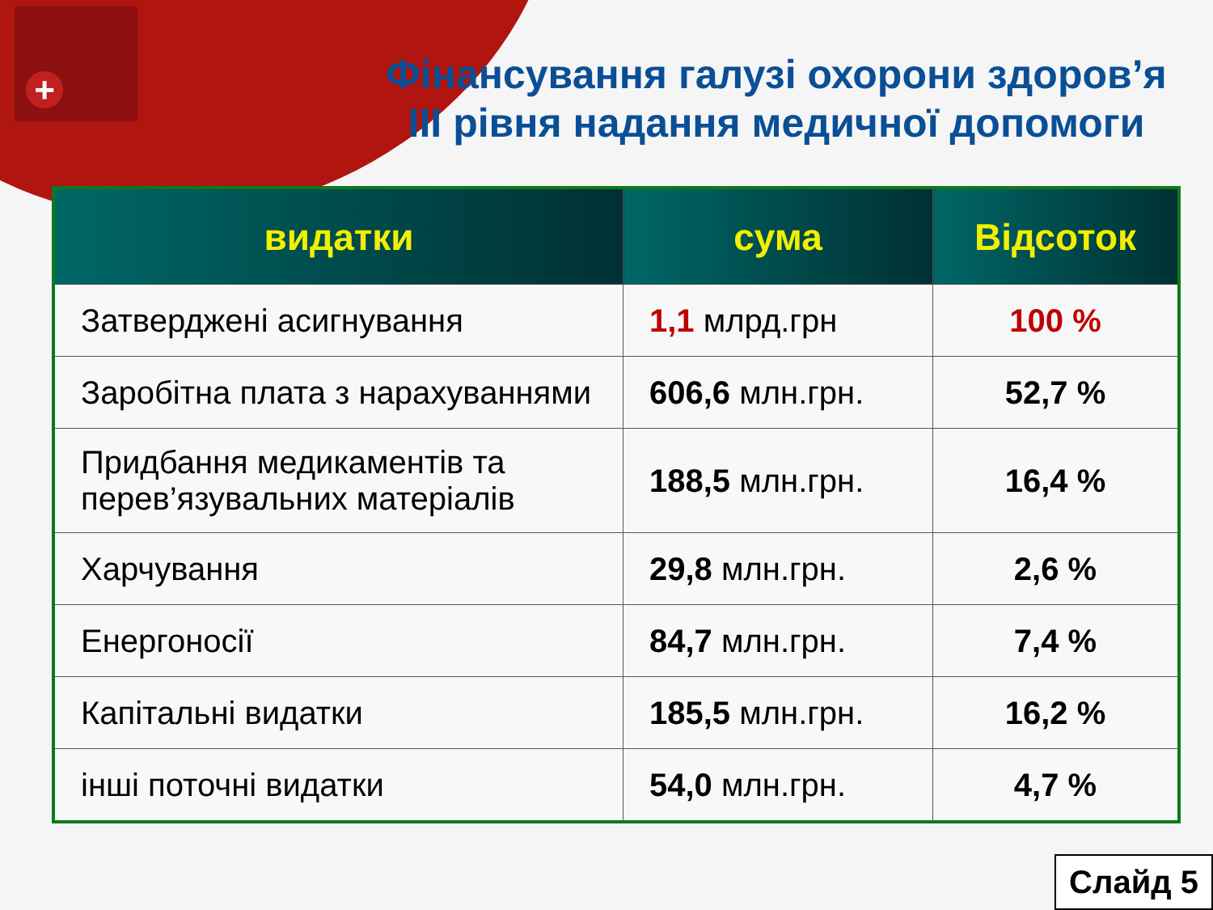+
Фінансування галузі охорони здоров’я III рівня надання медичної допомоги
| видатки | сума | Відсоток |
| --- | --- | --- |
| Затверджені асигнування | 1,1 млрд.грн | 100 % |
| Заробітна плата з нарахуваннями | 606,6 млн.грн. | 52,7 % |
| Придбання медикаментів та перев’язувальних матеріалів | 188,5 млн.грн. | 16,4 % |
| Харчування | 29,8 млн.грн. | 2,6 % |
| Енергоносії | 84,7 млн.грн. | 7,4 % |
| Капітальні видатки | 185,5 млн.грн. | 16,2 % |
| інші поточні видатки | 54,0 млн.грн. | 4,7 % |
Слайд 5